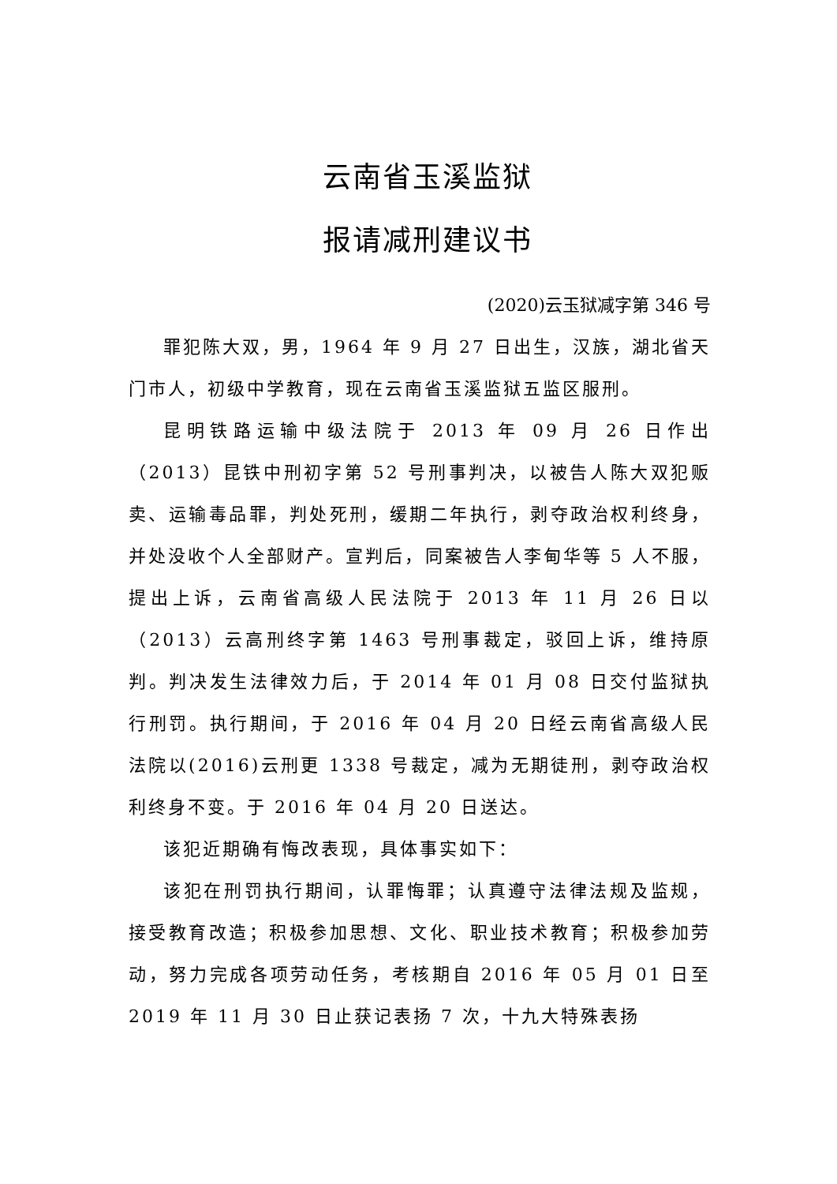云南省玉溪监狱
报请减刑建议书
(2020)云玉狱减字第 346 号
罪犯陈大双，男，1964 年 9 月 27 日出生，汉族，湖北省天门市人，初级中学教育，现在云南省玉溪监狱五监区服刑。
昆明铁路运输中级法院于 2013 年 09 月 26 日作出（2013）昆铁中刑初字第 52 号刑事判决，以被告人陈大双犯贩卖、运输毒品罪，判处死刑，缓期二年执行，剥夺政治权利终身，并处没收个人全部财产。宣判后，同案被告人李甸华等 5 人不服，提出上诉，云南省高级人民法院于 2013 年 11 月 26 日以（2013）云高刑终字第 1463 号刑事裁定，驳回上诉，维持原判。判决发生法律效力后，于 2014 年 01 月 08 日交付监狱执行刑罚。执行期间，于 2016 年 04 月 20 日经云南省高级人民法院以(2016)云刑更 1338 号裁定，减为无期徒刑，剥夺政治权利终身不变。于 2016 年 04 月 20 日送达。
该犯近期确有悔改表现，具体事实如下：
该犯在刑罚执行期间，认罪悔罪；认真遵守法律法规及监规，接受教育改造；积极参加思想、文化、职业技术教育；积极参加劳动，努力完成各项劳动任务，考核期自 2016 年 05 月 01 日至 2019 年 11 月 30 日止获记表扬 7 次，十九大特殊表扬